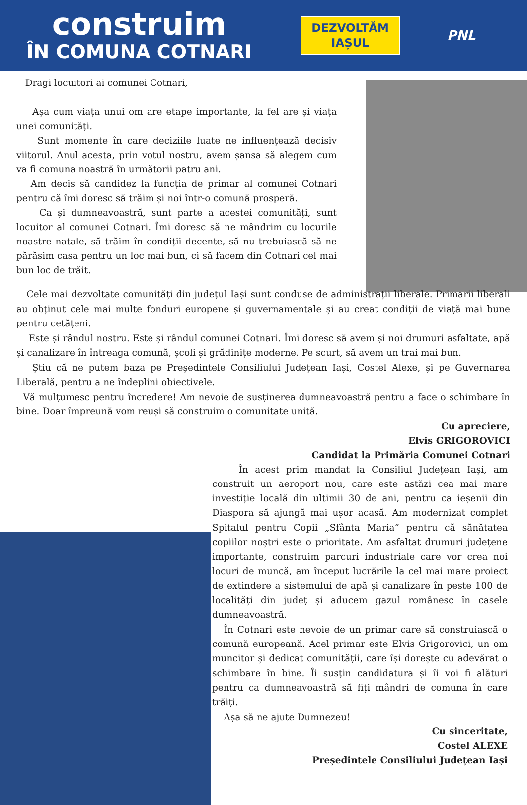construim
ÎN COMUNA COTNARI
DEZVOLTĂM
IAȘUL
PNL
Dragi locuitori ai comunei Cotnari,
Așa cum viața unui om are etape importante, la fel are și viața unei comunități.
Sunt momente în care deciziile luate ne influențează decisiv viitorul. Anul acesta, prin votul nostru, avem șansa să alegem cum va fi comuna noastră în următorii patru ani.
Am decis să candidez la funcția de primar al comunei Cotnari pentru că îmi doresc să trăim și noi într-o comună prosperă.
Ca și dumneavoastră, sunt parte a acestei comunități, sunt locuitor al comunei Cotnari. Îmi doresc să ne mândrim cu locurile noastre natale, să trăim în condiții decente, să nu trebuiască să ne părăsim casa pentru un loc mai bun, ci să facem din Cotnari cel mai bun loc de trăit.
Cele mai dezvoltate comunități din județul Iași sunt conduse de administrații liberale. Primarii liberali au obținut cele mai multe fonduri europene și guvernamentale și au creat condiții de viață mai bune pentru cetățeni.
Este și rândul nostru. Este și rândul comunei Cotnari. Îmi doresc să avem și noi drumuri asfaltate, apă și canalizare în întreaga comună, școli și grădinițe moderne. Pe scurt, să avem un trai mai bun.
Știu că ne putem baza pe Președintele Consiliului Județean Iași, Costel Alexe, și pe Guvernarea Liberală, pentru a ne îndeplini obiectivele.
Vă mulțumesc pentru încredere! Am nevoie de susținerea dumneavoastră pentru a face o schimbare în bine. Doar împreună vom reuși să construim o comunitate unită.
Cu apreciere,
Elvis GRIGOROVICI
Candidat la Primăria Comunei Cotnari
În acest prim mandat la Consiliul Județean Iași, am construit un aeroport nou, care este astăzi cea mai mare investiție locală din ultimii 30 de ani, pentru ca ieșenii din Diaspora să ajungă mai ușor acasă. Am modernizat complet Spitalul pentru Copii „Sfânta Maria” pentru că sănătatea copiilor noștri este o prioritate. Am asfaltat drumuri județene importante, construim parcuri industriale care vor crea noi locuri de muncă, am început lucrările la cel mai mare proiect de extindere a sistemului de apă și canalizare în peste 100 de localități din județ și aducem gazul românesc în casele dumneavoastră.
În Cotnari este nevoie de un primar care să construiască o comună europeană. Acel primar este Elvis Grigorovici, un om muncitor și dedicat comunității, care își dorește cu adevărat o schimbare în bine. Îi susțin candidatura și îi voi fi alături pentru ca dumneavoastră să fiți mândri de comuna în care trăiți.
Așa să ne ajute Dumnezeu!
Cu sinceritate,
Costel ALEXE
Președintele Consiliului Județean Iași